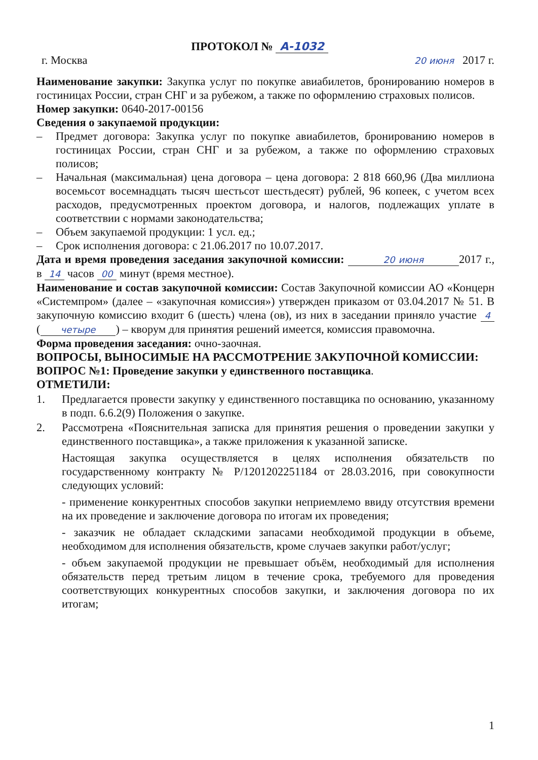ПРОТОКОЛ № А-1032
г. Москва 20 июня 2017 г.
Наименование закупки: Закупка услуг по покупке авиабилетов, бронированию номеров в гостиницах России, стран СНГ и за рубежом, а также по оформлению страховых полисов.
Номер закупки: 0640-2017-00156
Сведения о закупаемой продукции:
– Предмет договора: Закупка услуг по покупке авиабилетов, бронированию номеров в гостиницах России, стран СНГ и за рубежом, а также по оформлению страховых полисов;
– Начальная (максимальная) цена договора – цена договора: 2 818 660,96 (Два миллиона восемьсот восемнадцать тысяч шестьсот шестьдесят) рублей, 96 копеек, с учетом всех расходов, предусмотренных проектом договора, и налогов, подлежащих уплате в соответствии с нормами законодательства;
– Объем закупаемой продукции: 1 усл. ед.;
– Срок исполнения договора: с 21.06.2017 по 10.07.2017.
Дата и время проведения заседания закупочной комиссии: 20 июня 2017 г., в 14 часов 00 минут (время местное).
Наименование и состав закупочной комиссии: Состав Закупочной комиссии АО «Концерн «Системпром» (далее – «закупочная комиссия») утвержден приказом от 03.04.2017 № 51. В закупочную комиссию входит 6 (шесть) члена (ов), из них в заседании приняло участие 4 (четыре) – кворум для принятия решений имеется, комиссия правомочна.
Форма проведения заседания: очно-заочная.
ВОПРОСЫ, ВЫНОСИМЫЕ НА РАССМОТРЕНИЕ ЗАКУПОЧНОЙ КОМИССИИ:
ВОПРОС №1: Проведение закупки у единственного поставщика.
ОТМЕТИЛИ:
1. Предлагается провести закупку у единственного поставщика по основанию, указанному в подп. 6.6.2(9) Положения о закупке.
2. Рассмотрена «Пояснительная записка для принятия решения о проведении закупки у единственного поставщика», а также приложения к указанной записке.
Настоящая закупка осуществляется в целях исполнения обязательств по государственному контракту № Р/1201202251184 от 28.03.2016, при совокупности следующих условий:
- применение конкурентных способов закупки неприемлемо ввиду отсутствия времени на их проведение и заключение договора по итогам их проведения;
- заказчик не обладает складскими запасами необходимой продукции в объеме, необходимом для исполнения обязательств, кроме случаев закупки работ/услуг;
- объем закупаемой продукции не превышает объём, необходимый для исполнения обязательств перед третьим лицом в течение срока, требуемого для проведения соответствующих конкурентных способов закупки, и заключения договора по их итогам;
1